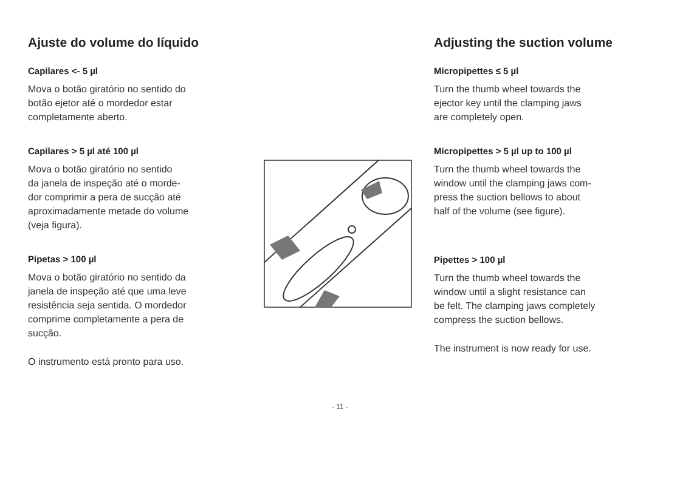Ajuste do volume do líquido
Capilares <- 5 µl
Mova o botão giratório no sentido do
botão ejetor até o mordedor estar
completamente aberto.
Capilares > 5 µl até 100 µl
Mova o botão giratório no sentido
da janela de inspeção até o morde-
dor comprimir a pera de sucção até
aproximadamente metade do volume
(veja figura).
Pipetas > 100 µl
Mova o botão giratório no sentido da
janela de inspeção até que uma leve
resistência seja sentida. O mordedor
comprime completamente a pera de
sucção.
O instrumento está pronto para uso.
Adjusting the suction volume
Micropipettes ≤ 5 µl
Turn the thumb wheel towards the
ejector key until the clamping jaws
are completely open.
Micropipettes > 5 µl up to 100 µl
Turn the thumb wheel towards the
window until the clamping jaws com-
press the suction bellows to about
half of the volume (see figure).
Pipettes > 100 µl
Turn the thumb wheel towards the
window until a slight resistance can
be felt. The clamping jaws completely
compress the suction bellows.
The instrument is now ready for use.
- 11 -